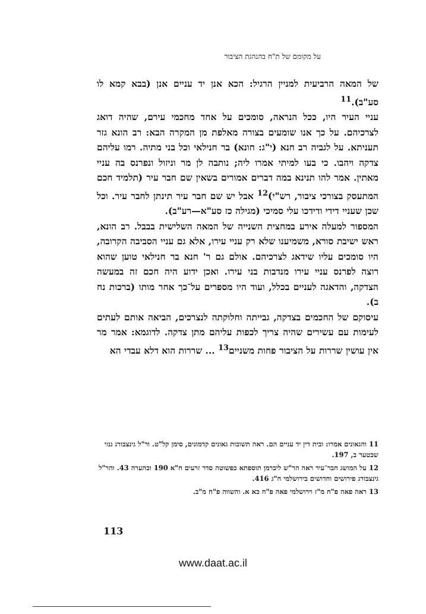על מקומם של ת"ח בהנהגת הציבור
של המאה הרביעית למניין הרגיל: הכא אנן יד עניים אנן (בבא קמא לו סע"ב).<sup>11</sup>
עניי העיר היו, ככל הנראה, סומכים על אחד מחכמי עירם, שהיה דואג לצרכיהם. על כך אנו שומעים בצורה מאלפת מן המקרה הבא: רב הונא גזר תעניתא. על לגביה רב חנא (י"ג: חונא) בר חנילאי וכל בני מתיה. רמו עליהם צדקה ויהבו. כי בעו למיתי אמרו ליה; נותבה לן מר וניזול ונפרנס בה עניי מאתין. אמר להו תנינא במה דברים אמורים בשאין שם חבר עיר (תלמיד חכם המתעסק בצורכי ציבור, רש"י)<sup>12</sup> אבל יש שם חבר עיר תינתן לחבר עיר. וכל שכן שעניי דידי ודידכו עלי סמיכי (מגילה כז סע"א—רע"ב).
המספור למעלה אירע במחצית השנייה של המאה השלישית בבבל. רב הונא, ראש ישיבת סורא, משמיענו שלא רק עניי עירו, אלא גם עניי הסביבה הקרובה, היו סומכים עליו שידאג לצרכיהם. אולם גם ר' חנא בר חנילאי טוען שהוא רוצה לפרנס עניי עירו מנדבות בני עירו. ואכן ידוע היה חכם זה במעשה הצדקה, והדאגה לעניים בכלל, ועוד היו מספרים על־כך אחר מותו (ברכות נח ב).
עיסוקם של החכמים בצדקה, גבייתה וחלוקתה לנצרכים, הביאה אותם לעתים לעימות עם עשירים שהיה צריך לכפות עליהם מתן צדקה. לדוגמא: אמר מר אין עושין שררות על הציבור פחות משניים<sup>13</sup> ... שררות הוא דלא עבדי הא
11 והגאונים אמרו: ובית דין יד עניים הם. ראה תשובות גאונים קדמונים, סימן קל"ט. ור"ל גינצבורג גנזי שכטער ב, 197.
12 על המושג חבר־עיר ראה הר"ש ליברמן תוספתא כפשוטה סדר זרעים ח"א 190 ובהערה 43. והר"ל גינצבורג פירושים וחדושים בירושלמי ח"ג 416.
13 ראה פאה פ"ח מ"ז וירושלמי פאה פ"ח כא א. והשווה פ"ח מ"ב.
113
www.daat.ac.il